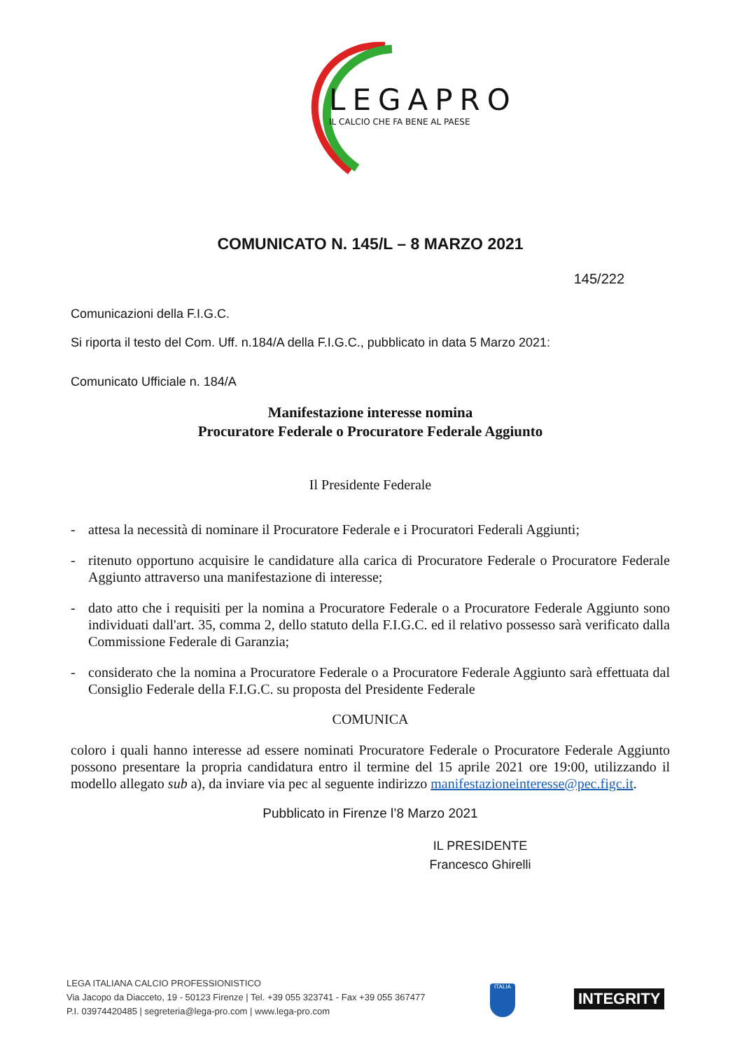LEGAPRO
IL CALCIO CHE FA BENE AL PAESE
COMUNICATO N. 145/L – 8 MARZO 2021
145/222
Comunicazioni della F.I.G.C.
Si riporta il testo del Com. Uff. n.184/A della F.I.G.C., pubblicato in data 5 Marzo 2021:
Comunicato Ufficiale n. 184/A
Manifestazione interesse nomina
Procuratore Federale o Procuratore Federale Aggiunto
Il Presidente Federale
- attesa la necessità di nominare il Procuratore Federale e i Procuratori Federali Aggiunti;
- ritenuto opportuno acquisire le candidature alla carica di Procuratore Federale o Procuratore Federale Aggiunto attraverso una manifestazione di interesse;
- dato atto che i requisiti per la nomina a Procuratore Federale o a Procuratore Federale Aggiunto sono individuati dall'art. 35, comma 2, dello statuto della F.I.G.C. ed il relativo possesso sarà verificato dalla Commissione Federale di Garanzia;
- considerato che la nomina a Procuratore Federale o a Procuratore Federale Aggiunto sarà effettuata dal Consiglio Federale della F.I.G.C. su proposta del Presidente Federale
COMUNICA
coloro i quali hanno interesse ad essere nominati Procuratore Federale o Procuratore Federale Aggiunto possono presentare la propria candidatura entro il termine del 15 aprile 2021 ore 19:00, utilizzando il modello allegato sub a), da inviare via pec al seguente indirizzo manifestazioneinteresse@pec.figc.it.
Pubblicato in Firenze l’8 Marzo 2021
IL PRESIDENTE
Francesco Ghirelli
LEGA ITALIANA CALCIO PROFESSIONISTICO
Via Jacopo da Diacceto, 19 - 50123 Firenze | Tel. +39 055 323741 - Fax +39 055 367477
P.I. 03974420485 | segreteria@lega-pro.com | www.lega-pro.com
ITALIA
INTEGRITY